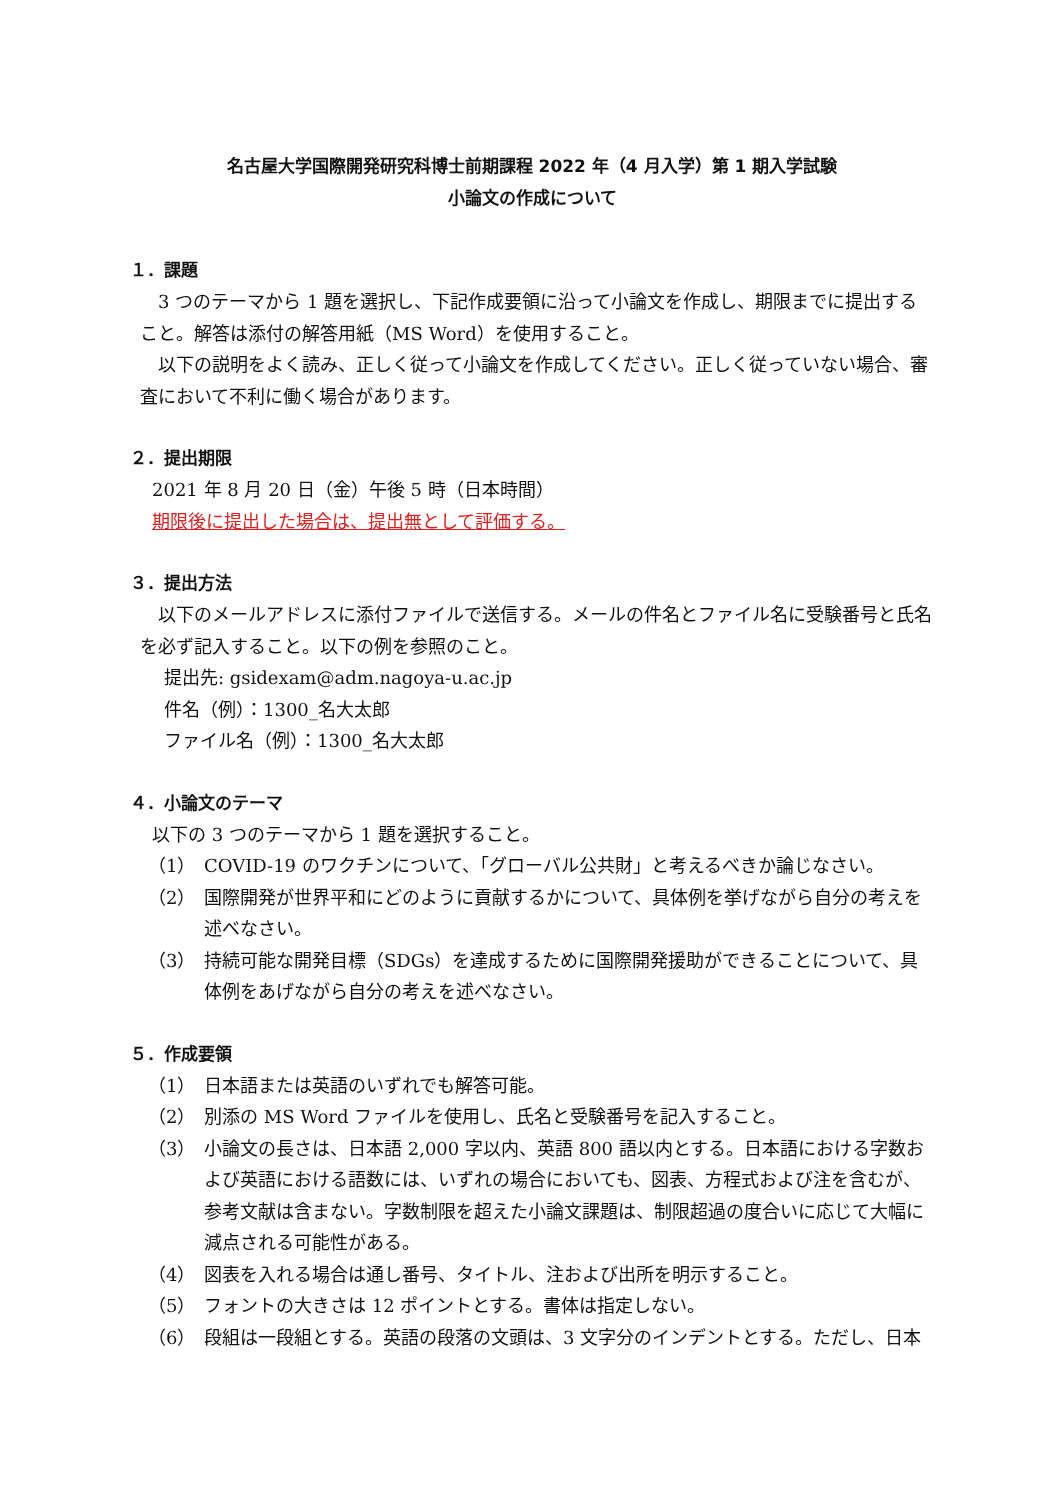名古屋大学国際開発研究科博士前期課程 2022 年（4 月入学）第 1 期入学試験
小論文の作成について
１．課題
3 つのテーマから 1 題を選択し、下記作成要領に沿って小論文を作成し、期限までに提出すること。解答は添付の解答用紙（MS Word）を使用すること。
以下の説明をよく読み、正しく従って小論文を作成してください。正しく従っていない場合、審査において不利に働く場合があります。
２．提出期限
2021 年 8 月 20 日（金）午後 5 時（日本時間）
期限後に提出した場合は、提出無として評価する。
３．提出方法
以下のメールアドレスに添付ファイルで送信する。メールの件名とファイル名に受験番号と氏名を必ず記入すること。以下の例を参照のこと。
提出先: gsidexam@adm.nagoya-u.ac.jp
件名（例）：1300_名大太郎
ファイル名（例）：1300_名大太郎
４．小論文のテーマ
以下の 3 つのテーマから 1 題を選択すること。
（1） COVID-19 のワクチンについて、「グローバル公共財」と考えるべきか論じなさい。
（2） 国際開発が世界平和にどのように貢献するかについて、具体例を挙げながら自分の考えを述べなさい。
（3） 持続可能な開発目標（SDGs）を達成するために国際開発援助ができることについて、具体例をあげながら自分の考えを述べなさい。
５．作成要領
（1） 日本語または英語のいずれでも解答可能。
（2） 別添の MS Word ファイルを使用し、氏名と受験番号を記入すること。
（3） 小論文の長さは、日本語 2,000 字以内、英語 800 語以内とする。日本語における字数および英語における語数には、いずれの場合においても、図表、方程式および注を含むが、参考文献は含まない。字数制限を超えた小論文課題は、制限超過の度合いに応じて大幅に減点される可能性がある。
（4） 図表を入れる場合は通し番号、タイトル、注および出所を明示すること。
（5） フォントの大きさは 12 ポイントとする。書体は指定しない。
（6） 段組は一段組とする。英語の段落の文頭は、3 文字分のインデントとする。ただし、日本